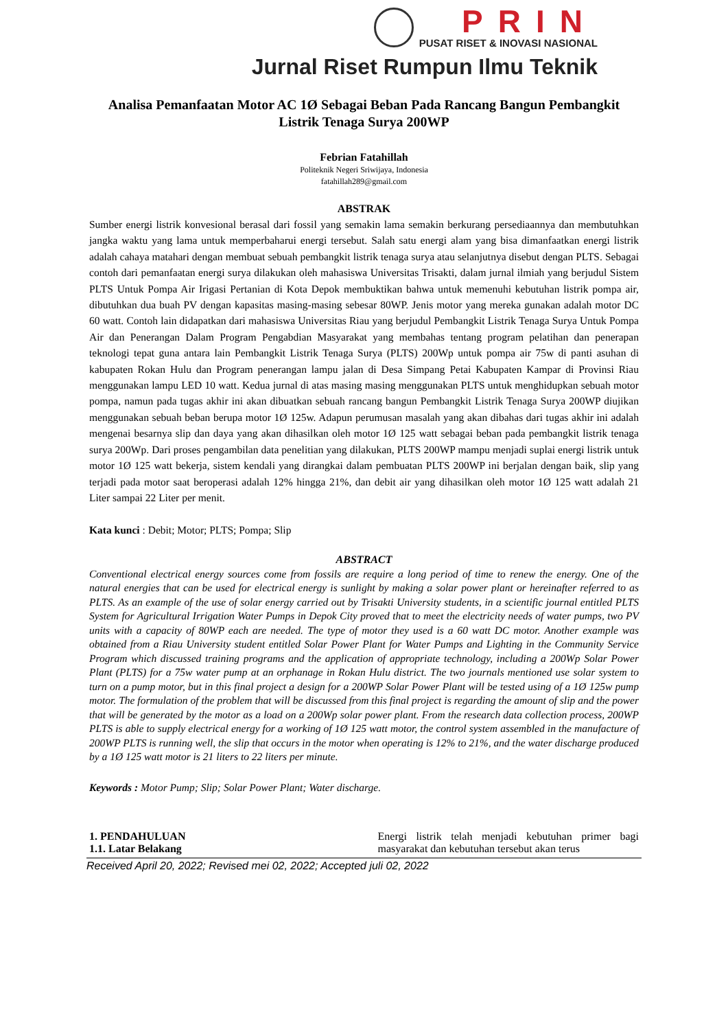PRIN
PUSAT RISET & INOVASI NASIONAL
Jurnal Riset Rumpun Ilmu Teknik
Analisa Pemanfaatan Motor AC 1Ø Sebagai Beban Pada Rancang Bangun Pembangkit Listrik Tenaga Surya 200WP
Febrian Fatahillah
Politeknik Negeri Sriwijaya, Indonesia
fatahillah289@gmail.com
ABSTRAK
Sumber energi listrik konvesional berasal dari fossil yang semakin lama semakin berkurang persediaannya dan membutuhkan jangka waktu yang lama untuk memperbaharui energi tersebut. Salah satu energi alam yang bisa dimanfaatkan energi listrik adalah cahaya matahari dengan membuat sebuah pembangkit listrik tenaga surya atau selanjutnya disebut dengan PLTS. Sebagai contoh dari pemanfaatan energi surya dilakukan oleh mahasiswa Universitas Trisakti, dalam jurnal ilmiah yang berjudul Sistem PLTS Untuk Pompa Air Irigasi Pertanian di Kota Depok membuktikan bahwa untuk memenuhi kebutuhan listrik pompa air, dibutuhkan dua buah PV dengan kapasitas masing-masing sebesar 80WP. Jenis motor yang mereka gunakan adalah motor DC 60 watt. Contoh lain didapatkan dari mahasiswa Universitas Riau yang berjudul Pembangkit Listrik Tenaga Surya Untuk Pompa Air dan Penerangan Dalam Program Pengabdian Masyarakat yang membahas tentang program pelatihan dan penerapan teknologi tepat guna antara lain Pembangkit Listrik Tenaga Surya (PLTS) 200Wp untuk pompa air 75w di panti asuhan di kabupaten Rokan Hulu dan Program penerangan lampu jalan di Desa Simpang Petai Kabupaten Kampar di Provinsi Riau menggunakan lampu LED 10 watt. Kedua jurnal di atas masing masing menggunakan PLTS untuk menghidupkan sebuah motor pompa, namun pada tugas akhir ini akan dibuatkan sebuah rancang bangun Pembangkit Listrik Tenaga Surya 200WP diujikan menggunakan sebuah beban berupa motor 1Ø 125w. Adapun perumusan masalah yang akan dibahas dari tugas akhir ini adalah mengenai besarnya slip dan daya yang akan dihasilkan oleh motor 1Ø 125 watt sebagai beban pada pembangkit listrik tenaga surya 200Wp. Dari proses pengambilan data penelitian yang dilakukan, PLTS 200WP mampu menjadi suplai energi listrik untuk motor 1Ø 125 watt bekerja, sistem kendali yang dirangkai dalam pembuatan PLTS 200WP ini berjalan dengan baik, slip yang terjadi pada motor saat beroperasi adalah 12% hingga 21%, dan debit air yang dihasilkan oleh motor 1Ø 125 watt adalah 21 Liter sampai 22 Liter per menit.
Kata kunci : Debit; Motor; PLTS; Pompa; Slip
ABSTRACT
Conventional electrical energy sources come from fossils are require a long period of time to renew the energy. One of the natural energies that can be used for electrical energy is sunlight by making a solar power plant or hereinafter referred to as PLTS. As an example of the use of solar energy carried out by Trisakti University students, in a scientific journal entitled PLTS System for Agricultural Irrigation Water Pumps in Depok City proved that to meet the electricity needs of water pumps, two PV units with a capacity of 80WP each are needed. The type of motor they used is a 60 watt DC motor. Another example was obtained from a Riau University student entitled Solar Power Plant for Water Pumps and Lighting in the Community Service Program which discussed training programs and the application of appropriate technology, including a 200Wp Solar Power Plant (PLTS) for a 75w water pump at an orphanage in Rokan Hulu district. The two journals mentioned use solar system to turn on a pump motor, but in this final project a design for a 200WP Solar Power Plant will be tested using of a 1Ø 125w pump motor. The formulation of the problem that will be discussed from this final project is regarding the amount of slip and the power that will be generated by the motor as a load on a 200Wp solar power plant. From the research data collection process, 200WP PLTS is able to supply electrical energy for a working of 1Ø 125 watt motor, the control system assembled in the manufacture of 200WP PLTS is running well, the slip that occurs in the motor when operating is 12% to 21%, and the water discharge produced by a 1Ø 125 watt motor is 21 liters to 22 liters per minute.
Keywords : Motor Pump; Slip; Solar Power Plant; Water discharge.
1. PENDAHULUAN
1.1. Latar Belakang
Energi listrik telah menjadi kebutuhan primer bagi masyarakat dan kebutuhan tersebut akan terus
Received April 20, 2022; Revised mei 02, 2022; Accepted juli 02, 2022